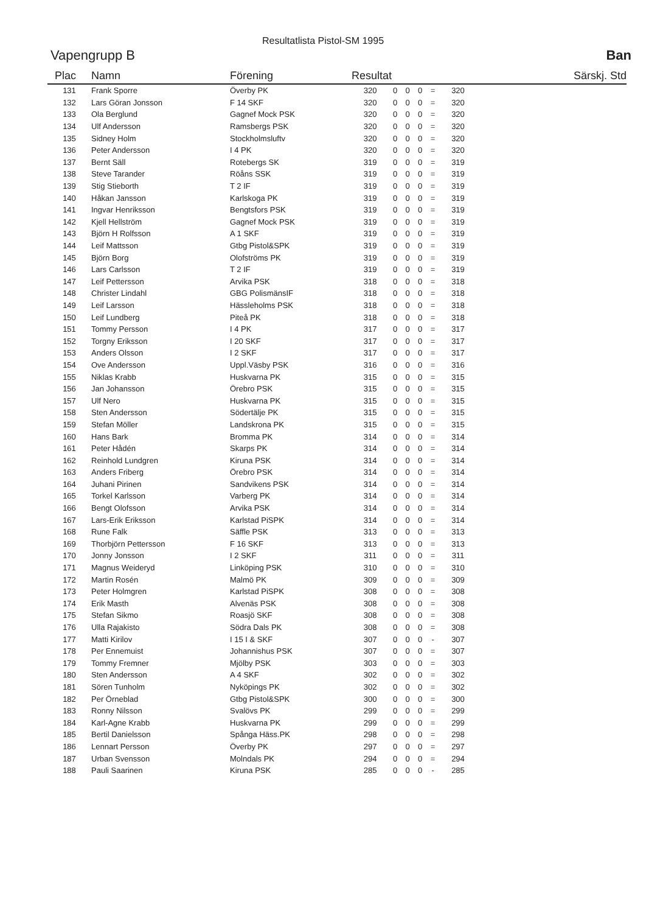Resultatlista Pistol-SM 1995
Vapengrupp B Ban
| Plac | Namn | Förening | Resultat | | | | | | Särskj. Std |
| --- | --- | --- | --- | --- | --- | --- | --- | --- | --- |
| 131 | Frank Sporre | Överby PK | 320 | 0 | 0 | 0 | = | 320 | |
| 132 | Lars Göran Jonsson | F 14 SKF | 320 | 0 | 0 | 0 | = | 320 | |
| 133 | Ola Berglund | Gagnef Mock PSK | 320 | 0 | 0 | 0 | = | 320 | |
| 134 | Ulf Andersson | Ramsbergs PSK | 320 | 0 | 0 | 0 | = | 320 | |
| 135 | Sidney Holm | Stockholmsluftv | 320 | 0 | 0 | 0 | = | 320 | |
| 136 | Peter Andersson | I 4 PK | 320 | 0 | 0 | 0 | = | 320 | |
| 137 | Bernt Säll | Rotebergs SK | 319 | 0 | 0 | 0 | = | 319 | |
| 138 | Steve Tarander | Röåns SSK | 319 | 0 | 0 | 0 | = | 319 | |
| 139 | Stig Stieborth | T 2 IF | 319 | 0 | 0 | 0 | = | 319 | |
| 140 | Håkan Jansson | Karlskoga PK | 319 | 0 | 0 | 0 | = | 319 | |
| 141 | Ingvar Henriksson | Bengtsfors PSK | 319 | 0 | 0 | 0 | = | 319 | |
| 142 | Kjell Hellström | Gagnef Mock PSK | 319 | 0 | 0 | 0 | = | 319 | |
| 143 | Björn H Rolfsson | A 1 SKF | 319 | 0 | 0 | 0 | = | 319 | |
| 144 | Leif Mattsson | Gtbg Pistol&SPK | 319 | 0 | 0 | 0 | = | 319 | |
| 145 | Björn Borg | Olofströms PK | 319 | 0 | 0 | 0 | = | 319 | |
| 146 | Lars Carlsson | T 2 IF | 319 | 0 | 0 | 0 | = | 319 | |
| 147 | Leif Pettersson | Arvika PSK | 318 | 0 | 0 | 0 | = | 318 | |
| 148 | Christer Lindahl | GBG PolismänsIF | 318 | 0 | 0 | 0 | = | 318 | |
| 149 | Leif Larsson | Hässleholms PSK | 318 | 0 | 0 | 0 | = | 318 | |
| 150 | Leif Lundberg | Piteå PK | 318 | 0 | 0 | 0 | = | 318 | |
| 151 | Tommy Persson | I 4 PK | 317 | 0 | 0 | 0 | = | 317 | |
| 152 | Torgny Eriksson | I 20 SKF | 317 | 0 | 0 | 0 | = | 317 | |
| 153 | Anders Olsson | I 2 SKF | 317 | 0 | 0 | 0 | = | 317 | |
| 154 | Ove Andersson | Uppl.Väsby PSK | 316 | 0 | 0 | 0 | = | 316 | |
| 155 | Niklas Krabb | Huskvarna PK | 315 | 0 | 0 | 0 | = | 315 | |
| 156 | Jan Johansson | Örebro PSK | 315 | 0 | 0 | 0 | = | 315 | |
| 157 | Ulf Nero | Huskvarna PK | 315 | 0 | 0 | 0 | = | 315 | |
| 158 | Sten Andersson | Södertälje PK | 315 | 0 | 0 | 0 | = | 315 | |
| 159 | Stefan Möller | Landskrona PK | 315 | 0 | 0 | 0 | = | 315 | |
| 160 | Hans Bark | Bromma PK | 314 | 0 | 0 | 0 | = | 314 | |
| 161 | Peter Hådén | Skarps PK | 314 | 0 | 0 | 0 | = | 314 | |
| 162 | Reinhold Lundgren | Kiruna PSK | 314 | 0 | 0 | 0 | = | 314 | |
| 163 | Anders Friberg | Örebro PSK | 314 | 0 | 0 | 0 | = | 314 | |
| 164 | Juhani Pirinen | Sandvikens PSK | 314 | 0 | 0 | 0 | = | 314 | |
| 165 | Torkel Karlsson | Varberg PK | 314 | 0 | 0 | 0 | = | 314 | |
| 166 | Bengt Olofsson | Arvika PSK | 314 | 0 | 0 | 0 | = | 314 | |
| 167 | Lars-Erik Eriksson | Karlstad PiSPK | 314 | 0 | 0 | 0 | = | 314 | |
| 168 | Rune Falk | Säffle PSK | 313 | 0 | 0 | 0 | = | 313 | |
| 169 | Thorbjörn Pettersson | F 16 SKF | 313 | 0 | 0 | 0 | = | 313 | |
| 170 | Jonny Jonsson | I 2 SKF | 311 | 0 | 0 | 0 | = | 311 | |
| 171 | Magnus Weideryd | Linköping PSK | 310 | 0 | 0 | 0 | = | 310 | |
| 172 | Martin Rosén | Malmö PK | 309 | 0 | 0 | 0 | = | 309 | |
| 173 | Peter Holmgren | Karlstad PiSPK | 308 | 0 | 0 | 0 | = | 308 | |
| 174 | Erik Masth | Alvenäs PSK | 308 | 0 | 0 | 0 | = | 308 | |
| 175 | Stefan Sikmo | Roasjö SKF | 308 | 0 | 0 | 0 | = | 308 | |
| 176 | Ulla Rajakisto | Södra Dals PK | 308 | 0 | 0 | 0 | = | 308 | |
| 177 | Matti Kirilov | I 15 I & SKF | 307 | 0 | 0 | 0 | - | 307 | |
| 178 | Per Ennemuist | Johannishus PSK | 307 | 0 | 0 | 0 | = | 307 | |
| 179 | Tommy Fremner | Mjölby PSK | 303 | 0 | 0 | 0 | = | 303 | |
| 180 | Sten Andersson | A 4 SKF | 302 | 0 | 0 | 0 | = | 302 | |
| 181 | Sören Tunholm | Nyköpings PK | 302 | 0 | 0 | 0 | = | 302 | |
| 182 | Per Örneblad | Gtbg Pistol&SPK | 300 | 0 | 0 | 0 | = | 300 | |
| 183 | Ronny Nilsson | Svalövs PK | 299 | 0 | 0 | 0 | = | 299 | |
| 184 | Karl-Agne Krabb | Huskvarna PK | 299 | 0 | 0 | 0 | = | 299 | |
| 185 | Bertil Danielsson | Spånga Häss.PK | 298 | 0 | 0 | 0 | = | 298 | |
| 186 | Lennart Persson | Överby PK | 297 | 0 | 0 | 0 | = | 297 | |
| 187 | Urban Svensson | Molndals PK | 294 | 0 | 0 | 0 | = | 294 | |
| 188 | Pauli Saarinen | Kiruna PSK | 285 | 0 | 0 | 0 | - | 285 | |